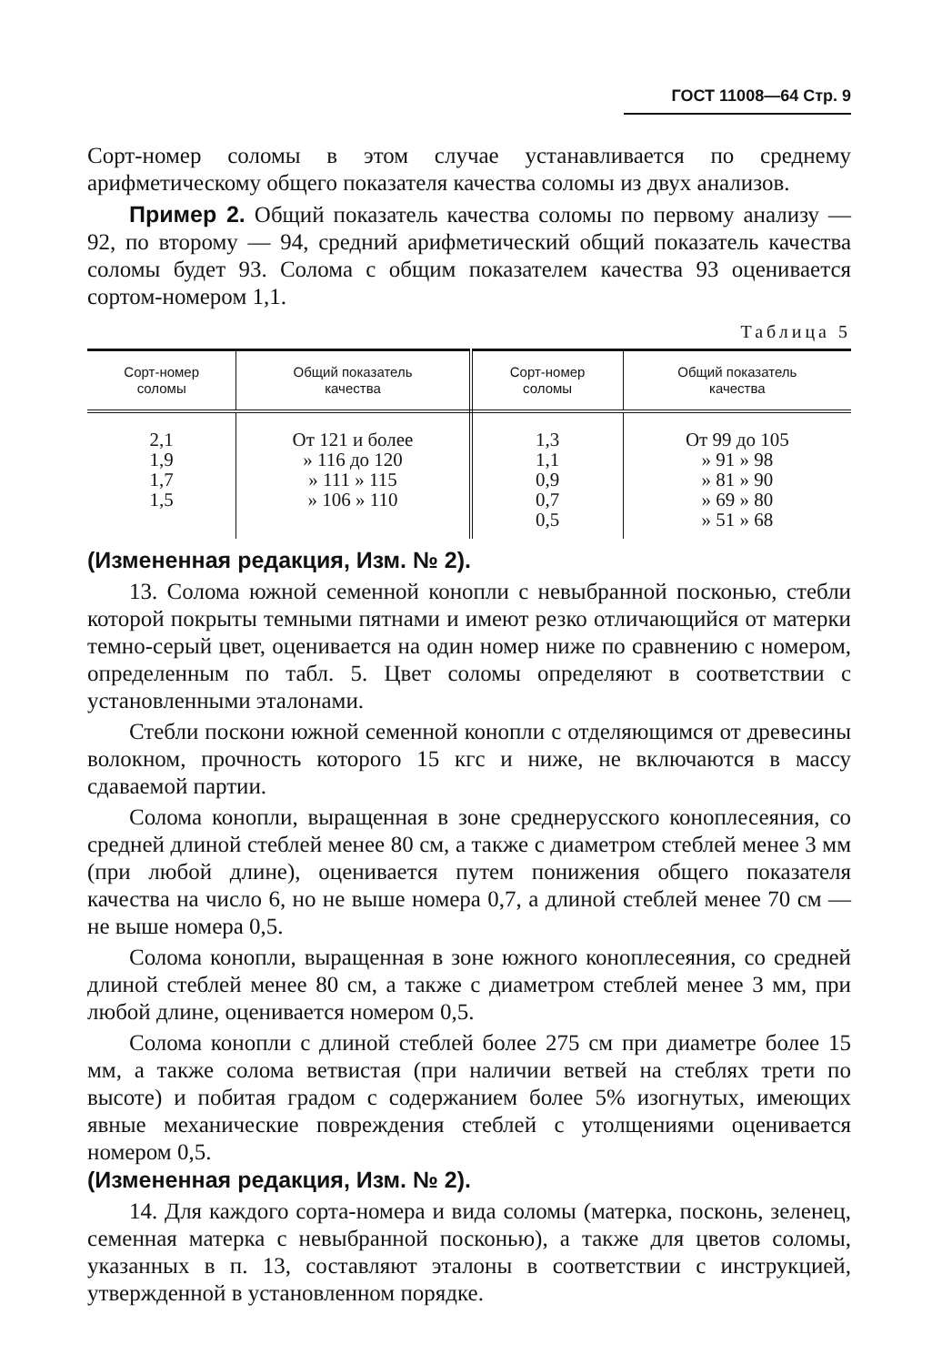ГОСТ 11008—64 Стр. 9
Сорт-номер соломы в этом случае устанавливается по среднему арифметическому общего показателя качества соломы из двух анализов.
Пример 2. Общий показатель качества соломы по первому анализу — 92, по второму — 94, средний арифметический общий показатель качества соломы будет 93. Солома с общим показателем качества 93 оценивается сортом-номером 1,1.
Таблица 5
| Сорт-номер соломы | Общий показатель качества | Сорт-номер соломы | Общий показатель качества |
| --- | --- | --- | --- |
| 2,1 1,9 1,7 1,5 | От 121 и более » 116 до 120 » 111 » 115 » 106 » 110 | 1,3 1,1 0,9 0,7 0,5 | От 99 до 105 » 91 » 98 » 81 » 90 » 69 » 80 » 51 » 68 |
(Измененная редакция, Изм. № 2).
13. Солома южной семенной конопли с невыбранной посконью, стебли которой покрыты темными пятнами и имеют резко отличающийся от матерки темно-серый цвет, оценивается на один номер ниже по сравнению с номером, определенным по табл. 5. Цвет соломы определяют в соответствии с установленными эталонами.
Стебли поскони южной семенной конопли с отделяющимся от древесины волокном, прочность которого 15 кгс и ниже, не включаются в массу сдаваемой партии.
Солома конопли, выращенная в зоне среднерусского коноплесеяния, со средней длиной стеблей менее 80 см, а также с диаметром стеблей менее 3 мм (при любой длине), оценивается путем понижения общего показателя качества на число 6, но не выше номера 0,7, а длиной стеблей менее 70 см — не выше номера 0,5.
Солома конопли, выращенная в зоне южного коноплесеяния, со средней длиной стеблей менее 80 см, а также с диаметром стеблей менее 3 мм, при любой длине, оценивается номером 0,5.
Солома конопли с длиной стеблей более 275 см при диаметре более 15 мм, а также солома ветвистая (при наличии ветвей на стеблях трети по высоте) и побитая градом с содержанием более 5% изогнутых, имеющих явные механические повреждения стеблей с утолщениями оценивается номером 0,5.
(Измененная редакция, Изм. № 2).
14. Для каждого сорта-номера и вида соломы (матерка, посконь, зеленец, семенная матерка с невыбранной посконью), а также для цветов соломы, указанных в п. 13, составляют эталоны в соответствии с инструкцией, утвержденной в установленном порядке.